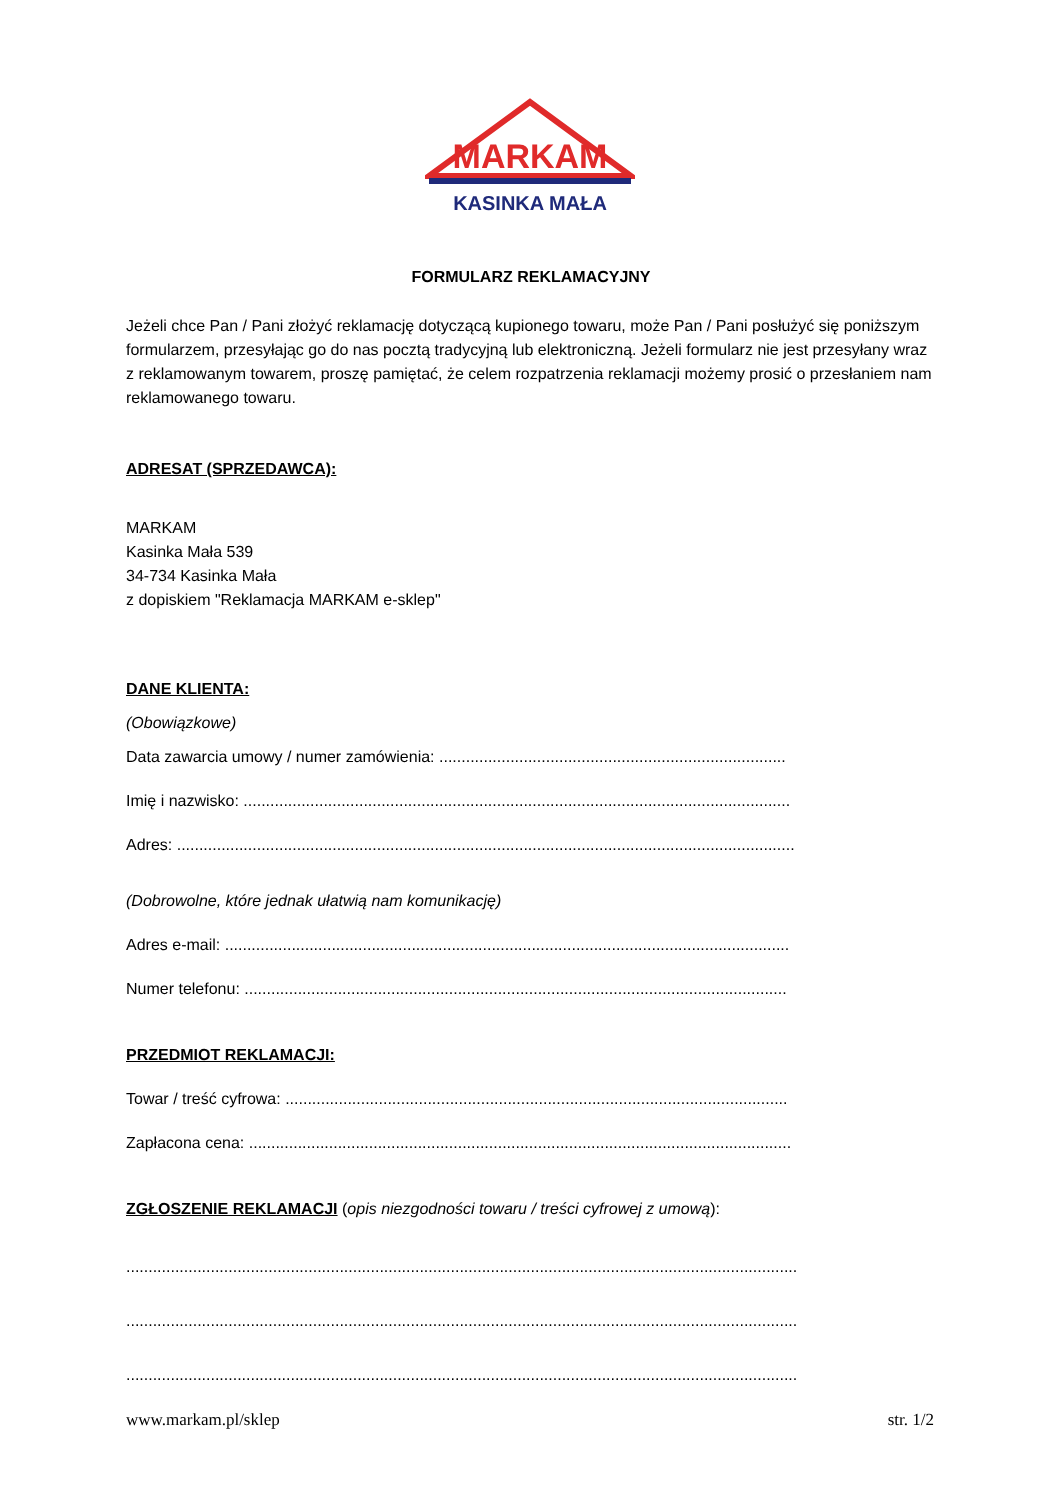MARKAM
KASINKA MAŁA
FORMULARZ REKLAMACYJNY
Jeżeli chce Pan / Pani złożyć reklamację dotyczącą kupionego towaru, może Pan / Pani posłużyć się poniższym formularzem, przesyłając go do nas pocztą tradycyjną lub elektroniczną. Jeżeli formularz nie jest przesyłany wraz z reklamowanym towarem, proszę pamiętać, że celem rozpatrzenia reklamacji możemy prosić o przesłaniem nam reklamowanego towaru.
ADRESAT (SPRZEDAWCA):
MARKAM
Kasinka Mała 539
34-734 Kasinka Mała
z dopiskiem "Reklamacja MARKAM e-sklep"
DANE KLIENTA:
(Obowiązkowe)
Data zawarcia umowy / numer zamówienia: ..............................................................................
Imię i nazwisko: ...........................................................................................................................
Adres: ...........................................................................................................................................
(Dobrowolne, które jednak ułatwią nam komunikację)
Adres e-mail: ...............................................................................................................................
Numer telefonu: ..........................................................................................................................
PRZEDMIOT REKLAMACJI:
Towar / treść cyfrowa: .................................................................................................................
Zapłacona cena: ..........................................................................................................................
ZGŁOSZENIE REKLAMACJI (opis niezgodności towaru / treści cyfrowej z umową):
.......................................................................................................................................................
.......................................................................................................................................................
.......................................................................................................................................................
www.markam.pl/sklep str. 1/2